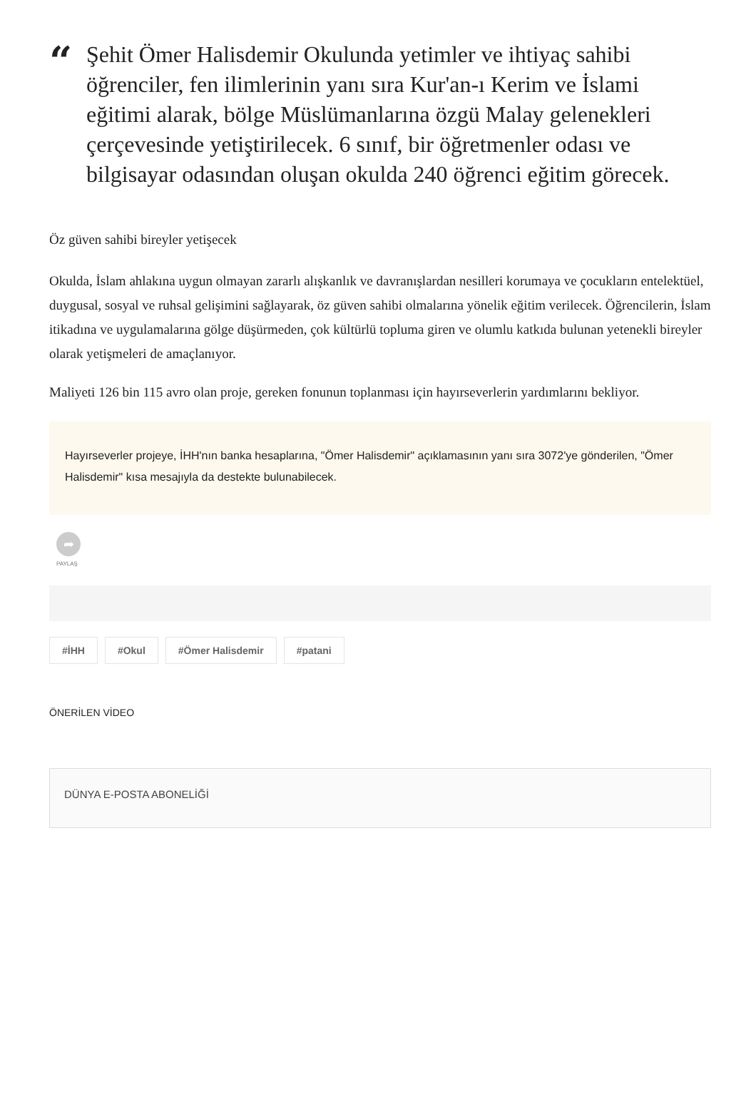“
Şehit Ömer Halisdemir Okulunda yetimler ve ihtiyaç sahibi öğrenciler, fen ilimlerinin yanı sıra Kur'an-ı Kerim ve İslami eğitimi alarak, bölge Müslümanlarına özgü Malay gelenekleri çerçevesinde yetiştirilecek. 6 sınıf, bir öğretmenler odası ve bilgisayar odasından oluşan okulda 240 öğrenci eğitim görecek.
Öz güven sahibi bireyler yetişecek
Okulda, İslam ahlakına uygun olmayan zararlı alışkanlık ve davranışlardan nesilleri korumaya ve çocukların entelektüel, duygusal, sosyal ve ruhsal gelişimini sağlayarak, öz güven sahibi olmalarına yönelik eğitim verilecek. Öğrencilerin, İslam itikadına ve uygulamalarına gölge düşürmeden, çok kültürlü topluma giren ve olumlu katkıda bulunan yetenekli bireyler olarak yetişmeleri de amaçlanıyor.
Maliyeti 126 bin 115 avro olan proje, gereken fonunun toplanması için hayırseverlerin yardımlarını bekliyor.
Hayırseverler projeye, İHH'nın banka hesaplarına, "Ömer Halisdemir" açıklamasının yanı sıra 3072'ye gönderilen, "Ömer Halisdemir" kısa mesajıyla da destekte bulunabilecek.
➦
PAYLAŞ
#İHH #Okul #Ömer Halisdemir #patani
ÖNERİLEN VİDEO
DÜNYA E-POSTA ABONELİĞİ